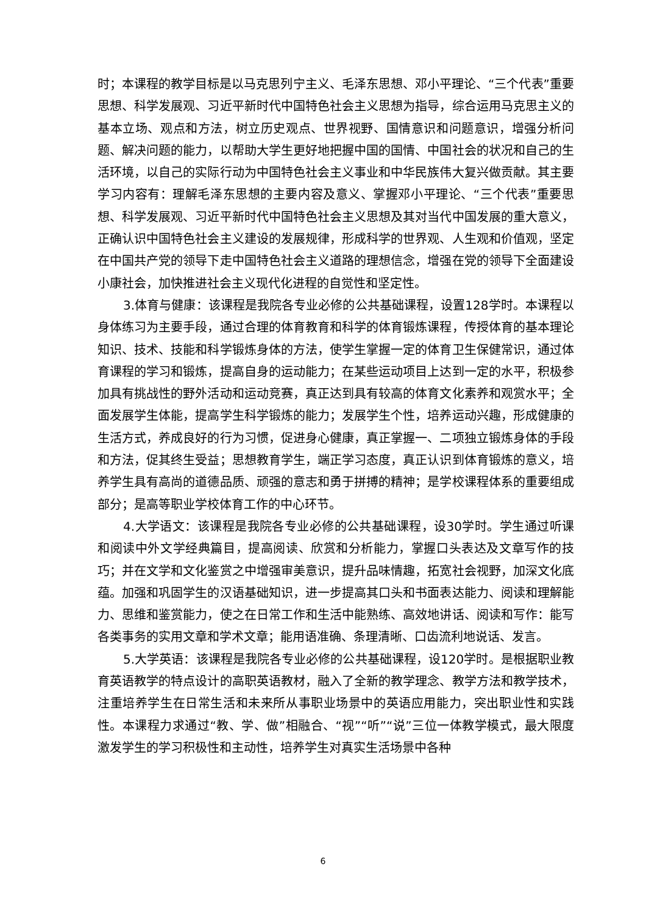时；本课程的教学目标是以马克思列宁主义、毛泽东思想、邓小平理论、“三个代表”重要思想、科学发展观、习近平新时代中国特色社会主义思想为指导，综合运用马克思主义的基本立场、观点和方法，树立历史观点、世界视野、国情意识和问题意识，增强分析问题、解决问题的能力，以帮助大学生更好地把握中国的国情、中国社会的状况和自己的生活环境，以自己的实际行动为中国特色社会主义事业和中华民族伟大复兴做贡献。其主要学习内容有：理解毛泽东思想的主要内容及意义、掌握邓小平理论、“三个代表”重要思想、科学发展观、习近平新时代中国特色社会主义思想及其对当代中国发展的重大意义，正确认识中国特色社会主义建设的发展规律，形成科学的世界观、人生观和价值观，坚定在中国共产党的领导下走中国特色社会主义道路的理想信念，增强在党的领导下全面建设小康社会，加快推进社会主义现代化进程的自觉性和坚定性。
3.体育与健康：该课程是我院各专业必修的公共基础课程，设置128学时。本课程以身体练习为主要手段，通过合理的体育教育和科学的体育锻炼课程，传授体育的基本理论知识、技术、技能和科学锻炼身体的方法，使学生掌握一定的体育卫生保健常识，通过体育课程的学习和锻炼，提高自身的运动能力；在某些运动项目上达到一定的水平，积极参加具有挑战性的野外活动和运动竞赛，真正达到具有较高的体育文化素养和观赏水平；全面发展学生体能，提高学生科学锻炼的能力；发展学生个性，培养运动兴趣，形成健康的生活方式，养成良好的行为习惯，促进身心健康，真正掌握一、二项独立锻炼身体的手段和方法，促其终生受益；思想教育学生，端正学习态度，真正认识到体育锻炼的意义，培养学生具有高尚的道德品质、顽强的意志和勇于拼搏的精神；是学校课程体系的重要组成部分；是高等职业学校体育工作的中心环节。
4.大学语文：该课程是我院各专业必修的公共基础课程，设30学时。学生通过听课和阅读中外文学经典篇目，提高阅读、欣赏和分析能力，掌握口头表达及文章写作的技巧；并在文学和文化鉴赏之中增强审美意识，提升品味情趣，拓宽社会视野，加深文化底蕴。加强和巩固学生的汉语基础知识，进一步提高其口头和书面表达能力、阅读和理解能力、思维和鉴赏能力，使之在日常工作和生活中能熟练、高效地讲话、阅读和写作：能写各类事务的实用文章和学术文章；能用语准确、条理清晰、口齿流利地说话、发言。
5.大学英语：该课程是我院各专业必修的公共基础课程，设120学时。是根据职业教育英语教学的特点设计的高职英语教材，融入了全新的教学理念、教学方法和教学技术，注重培养学生在日常生活和未来所从事职业场景中的英语应用能力，突出职业性和实践性。本课程力求通过“教、学、做”相融合、“视”“听”“说”三位一体教学模式，最大限度激发学生的学习积极性和主动性，培养学生对真实生活场景中各种
6